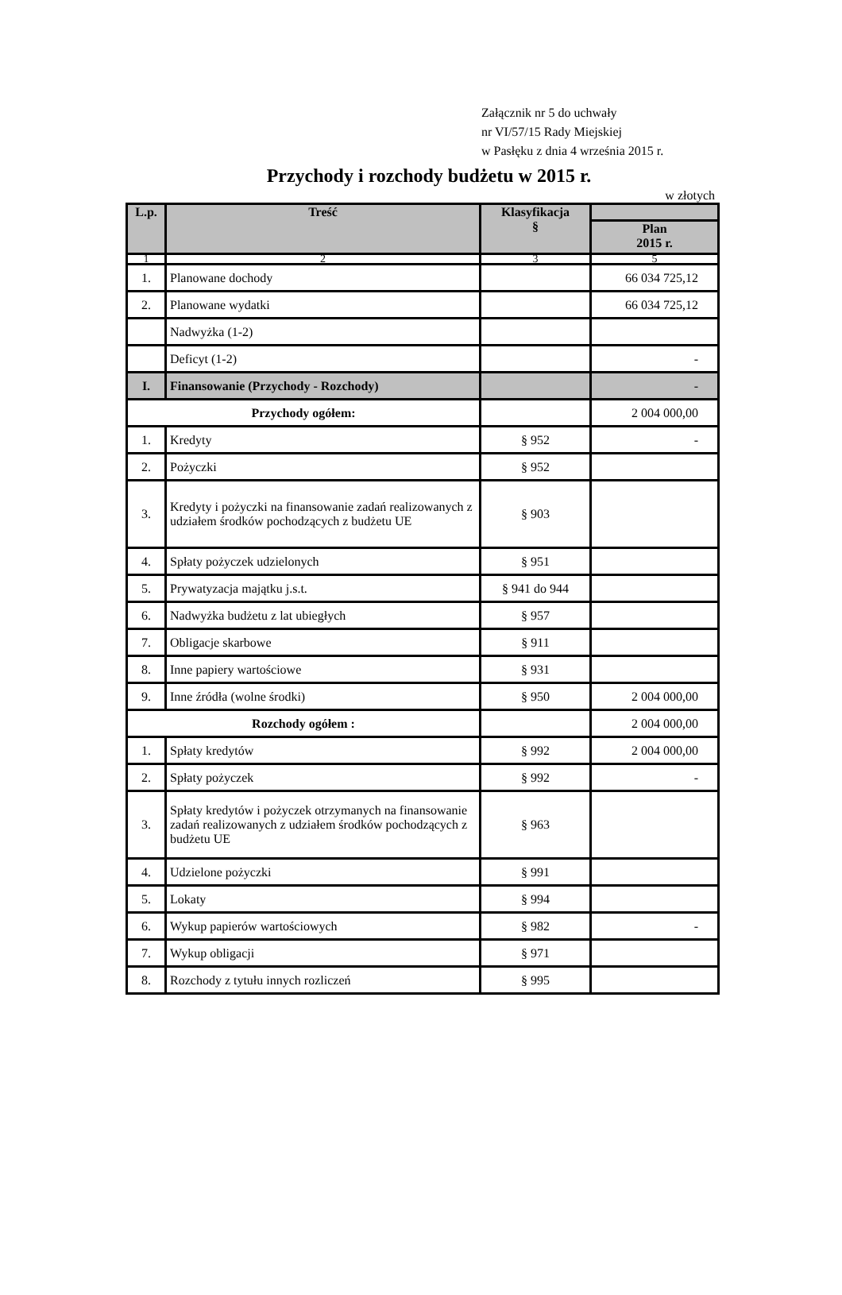Załącznik nr 5 do uchwały
nr VI/57/15 Rady Miejskiej
w Pasłęku z dnia 4 września 2015 r.
Przychody i rozchody budżetu w 2015 r.
w złotych
| L.p. | Treść | Klasyfikacja § | |
| --- | --- | --- | --- |
| | | | Plan 2015 r. |
| 1 | 2 | 3 | 5 |
| 1. | Planowane dochody | | 66 034 725,12 |
| 2. | Planowane wydatki | | 66 034 725,12 |
| | Nadwyżka (1-2) | | |
| | Deficyt (1-2) | | - |
| I. | Finansowanie (Przychody - Rozchody) | | - |
| Przychody ogółem: | | | 2 004 000,00 |
| 1. | Kredyty | § 952 | - |
| 2. | Pożyczki | § 952 | |
| 3. | Kredyty i pożyczki na finansowanie zadań realizowanych z udziałem środków pochodzących z budżetu UE | § 903 | |
| 4. | Spłaty pożyczek udzielonych | § 951 | |
| 5. | Prywatyzacja majątku j.s.t. | § 941 do 944 | |
| 6. | Nadwyżka budżetu z lat ubiegłych | § 957 | |
| 7. | Obligacje skarbowe | § 911 | |
| 8. | Inne papiery wartościowe | § 931 | |
| 9. | Inne źródła (wolne środki) | § 950 | 2 004 000,00 |
| Rozchody ogółem : | | | 2 004 000,00 |
| 1. | Spłaty kredytów | § 992 | 2 004 000,00 |
| 2. | Spłaty pożyczek | § 992 | - |
| 3. | Spłaty kredytów i pożyczek otrzymanych na finansowanie zadań realizowanych z udziałem środków pochodzących z budżetu UE | § 963 | |
| 4. | Udzielone pożyczki | § 991 | |
| 5. | Lokaty | § 994 | |
| 6. | Wykup papierów wartościowych | § 982 | - |
| 7. | Wykup obligacji | § 971 | |
| 8. | Rozchody z tytułu innych rozliczeń | § 995 | |